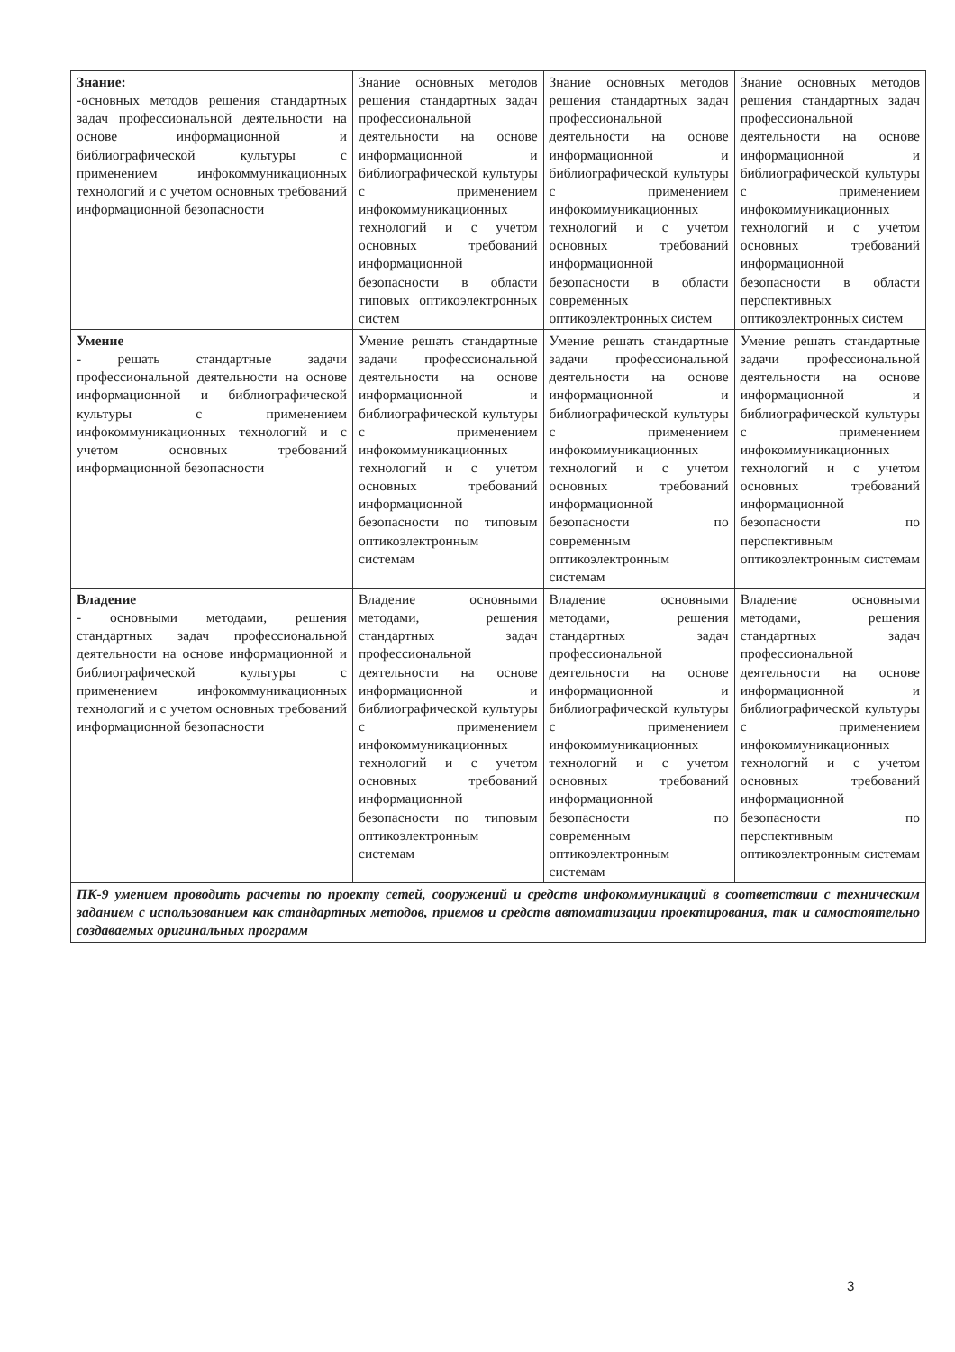| Знание: -основных методов решения стандартных задач профессиональной деятельности на основе информационной и библиографической культуры с применением инфокоммуникационных технологий и с учетом основных требований информационной безопасности | Знание основных методов решения стандартных задач профессиональной деятельности на основе информационной и библиографической культуры с применением инфокоммуникационных технологий и с учетом основных требований информационной безопасности в области типовых оптикоэлектронных систем | Знание основных методов решения стандартных задач профессиональной деятельности на основе информационной и библиографической культуры с применением инфокоммуникационных технологий и с учетом основных требований информационной безопасности в области современных оптикоэлектронных систем | Знание основных методов решения стандартных задач профессиональной деятельности на основе информационной и библиографической культуры с применением инфокоммуникационных технологий и с учетом основных требований информационной безопасности в области перспективных оптикоэлектронных систем |
| Умение - решать стандартные задачи профессиональной деятельности на основе информационной и библиографической культуры с применением инфокоммуникационных технологий и с учетом основных требований информационной безопасности | Умение решать стандартные задачи профессиональной деятельности на основе информационной и библиографической культуры с применением инфокоммуникационных технологий и с учетом основных требований информационной безопасности по типовым оптикоэлектронным системам | Умение решать стандартные задачи профессиональной деятельности на основе информационной и библиографической культуры с применением инфокоммуникационных технологий и с учетом основных требований информационной безопасности по современным оптикоэлектронным системам | Умение решать стандартные задачи профессиональной деятельности на основе информационной и библиографической культуры с применением инфокоммуникационных технологий и с учетом основных требований информационной безопасности по перспективным оптикоэлектронным системам |
| Владение - основными методами, решения стандартных задач профессиональной деятельности на основе информационной и библиографической культуры с применением инфокоммуникационных технологий и с учетом основных требований информационной безопасности | Владение основными методами, решения стандартных задач профессиональной деятельности на основе информационной и библиографической культуры с применением инфокоммуникационных технологий и с учетом основных требований информационной безопасности по типовым оптикоэлектронным системам | Владение основными методами, решения стандартных задач профессиональной деятельности на основе информационной и библиографической культуры с применением инфокоммуникационных технологий и с учетом основных требований информационной безопасности по современным оптикоэлектронным системам | Владение основными методами, решения стандартных задач профессиональной деятельности на основе информационной и библиографической культуры с применением инфокоммуникационных технологий и с учетом основных требований информационной безопасности по перспективным оптикоэлектронным системам |
| ПК-9 умением проводить расчеты по проекту сетей, сооружений и средств инфокоммуникаций в соответствии с техническим заданием с использованием как стандартных методов, приемов и средств автоматизации проектирования, так и самостоятельно создаваемых оригинальных программ | | | |
3